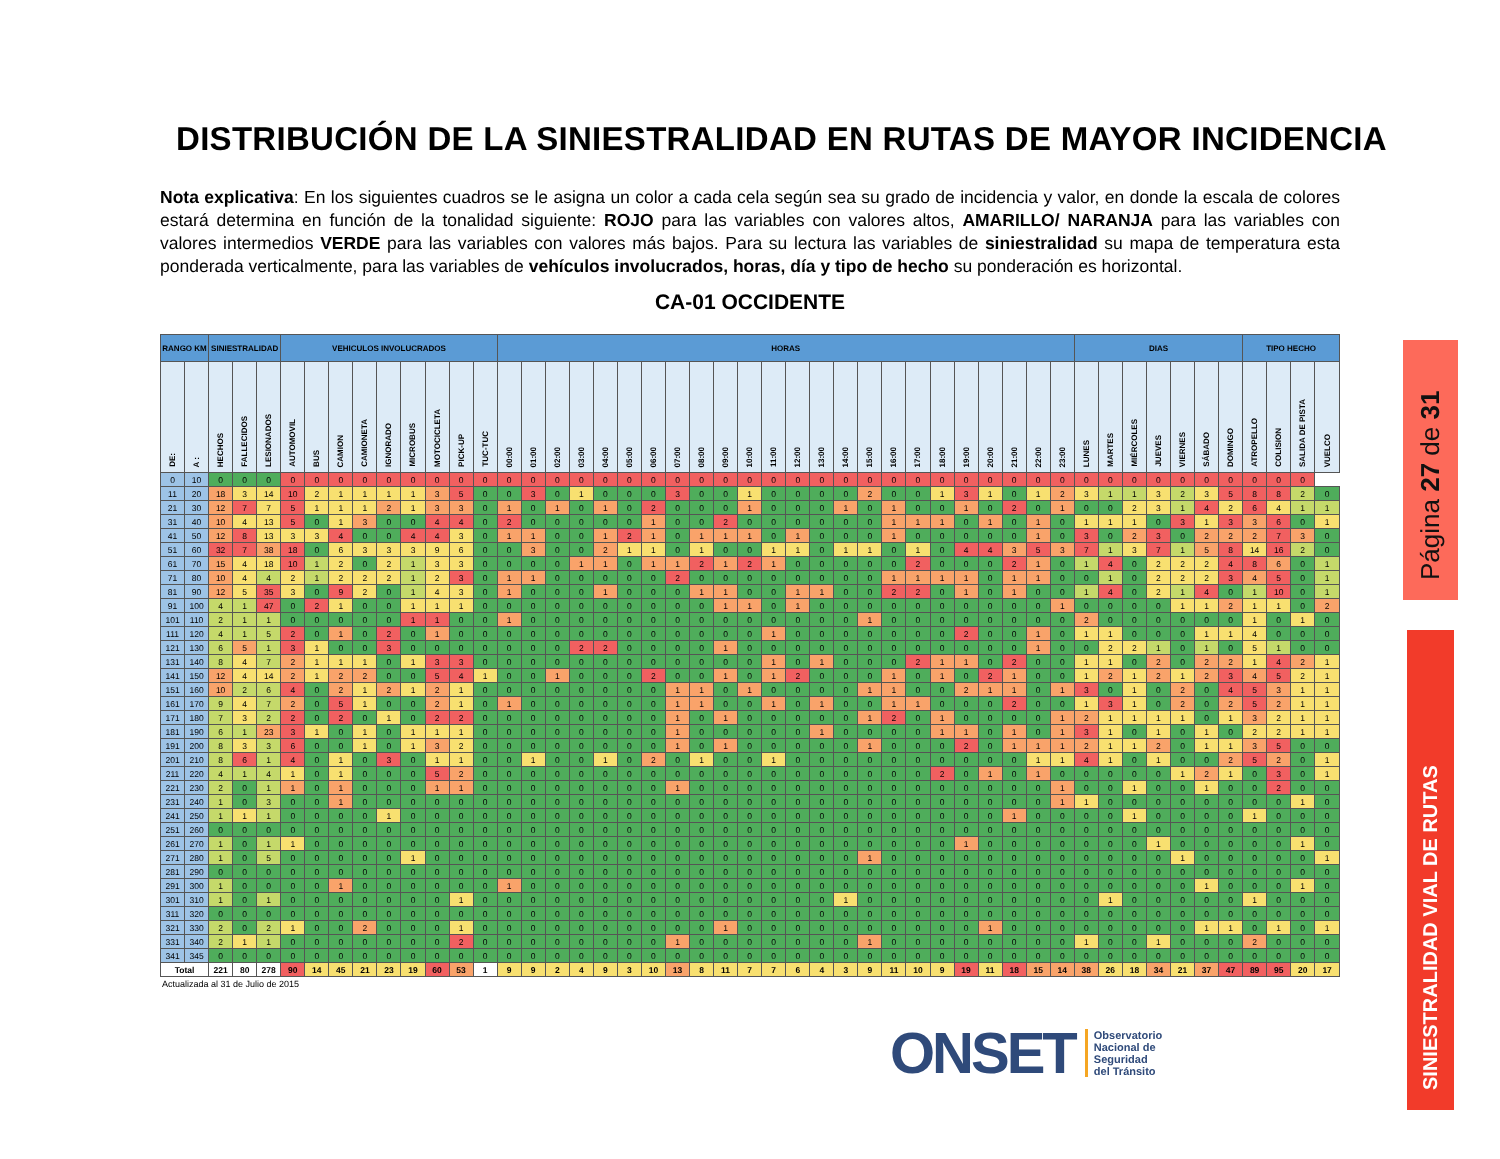DISTRIBUCIÓN DE LA SINIESTRALIDAD EN RUTAS DE MAYOR INCIDENCIA
Nota explicativa: En los siguientes cuadros se le asigna un color a cada cela según sea su grado de incidencia y valor, en donde la escala de colores estará determina en función de la tonalidad siguiente: ROJO para las variables con valores altos, AMARILLO/ NARANJA para las variables con valores intermedios VERDE para las variables con valores más bajos. Para su lectura las variables de siniestralidad su mapa de temperatura esta ponderada verticalmente, para las variables de vehículos involucrados, horas, día y tipo de hecho su ponderación es horizontal.
CA-01 OCCIDENTE
| RANGO KM | | SINIESTRALIDAD | | | VEHICULOS INVOLUCRADOS | | | | | | | | | HORAS | | | | | | | | | | | | | | | | | | | | | | | | DIAS | | | | | | | TIPO HECHO | | | |
| --- | --- | --- | --- | --- | --- | --- | --- | --- | --- | --- | --- | --- | --- | --- | --- | --- | --- | --- | --- | --- | --- | --- | --- | --- | --- | --- | --- | --- | --- | --- | --- | --- | --- | --- | --- | --- | --- | --- | --- | --- | --- | --- | --- | --- | --- | --- | --- | --- |
| DE: | A : | HECHOS | FALLECIDOS | LESIONADOS | AUTOMOVIL | BUS | CAMION | CAMIONETA | IGNORADO | MICROBUS | MOTOCICLETA | PICK-UP | TUC-TUC | 00:00 | 01:00 | 02:00 | 03:00 | 04:00 | 05:00 | 06:00 | 07:00 | 08:00 | 09:00 | 10:00 | 11:00 | 12:00 | 13:00 | 14:00 | 15:00 | 16:00 | 17:00 | 18:00 | 19:00 | 20:00 | 21:00 | 22:00 | 23:00 | LUNES | MARTES | MIÉRCOLES | JUEVES | VIERNES | SÁBADO | DOMINGO | ATROPELLO | COLISION | SALIDA DE PISTA | VUELCO |
| 0 | 10 | 0 | 0 | 0 | 0 | 0 | 0 | 0 | 0 | 0 | 0 | 0 | 0 | 0 | 0 | 0 | 0 | 0 | 0 | 0 | 0 | 0 | 0 | 0 | 0 | 0 | 0 | 0 | 0 | 0 | 0 | 0 | 0 | 0 | 0 | 0 | 0 | 0 | 0 | 0 | 0 | 0 | 0 | 0 | 0 | 0 | 0 | |
| 11 | 20 | 18 | 3 | 14 | 10 | 2 | 1 | 1 | 1 | 1 | 3 | 5 | 0 | 0 | 3 | 0 | 1 | 0 | 0 | 0 | 3 | 0 | 0 | 1 | 0 | 0 | 0 | 0 | 2 | 0 | 0 | 1 | 3 | 1 | 0 | 1 | 2 | 3 | 1 | 1 | 3 | 2 | 3 | 5 | 8 | 8 | 2 | 0 |
| 21 | 30 | 12 | 7 | 7 | 5 | 1 | 1 | 1 | 2 | 1 | 3 | 3 | 0 | 1 | 0 | 1 | 0 | 1 | 0 | 2 | 0 | 0 | 0 | 1 | 0 | 0 | 0 | 1 | 0 | 1 | 0 | 0 | 1 | 0 | 2 | 0 | 1 | 0 | 0 | 2 | 3 | 1 | 4 | 2 | 6 | 4 | 1 | 1 |
| 31 | 40 | 10 | 4 | 13 | 5 | 0 | 1 | 3 | 0 | 0 | 4 | 4 | 0 | 2 | 0 | 0 | 0 | 0 | 0 | 1 | 0 | 0 | 2 | 0 | 0 | 0 | 0 | 0 | 0 | 1 | 1 | 1 | 0 | 1 | 0 | 1 | 0 | 1 | 1 | 1 | 0 | 3 | 1 | 3 | 3 | 6 | 0 | 1 |
| 41 | 50 | 12 | 8 | 13 | 3 | 3 | 4 | 0 | 0 | 4 | 4 | 3 | 0 | 1 | 1 | 0 | 0 | 1 | 2 | 1 | 0 | 1 | 1 | 1 | 0 | 1 | 0 | 0 | 0 | 1 | 0 | 0 | 0 | 0 | 0 | 1 | 0 | 3 | 0 | 2 | 3 | 0 | 2 | 2 | 2 | 7 | 3 | 0 |
| 51 | 60 | 32 | 7 | 38 | 18 | 0 | 6 | 3 | 3 | 3 | 9 | 6 | 0 | 0 | 3 | 0 | 0 | 2 | 1 | 1 | 0 | 1 | 0 | 0 | 1 | 1 | 0 | 1 | 1 | 0 | 1 | 0 | 4 | 4 | 3 | 5 | 3 | 7 | 1 | 3 | 7 | 1 | 5 | 8 | 14 | 16 | 2 | 0 |
| 61 | 70 | 15 | 4 | 18 | 10 | 1 | 2 | 0 | 2 | 1 | 3 | 3 | 0 | 0 | 0 | 0 | 1 | 1 | 0 | 1 | 1 | 2 | 1 | 2 | 1 | 0 | 0 | 0 | 0 | 0 | 2 | 0 | 0 | 0 | 2 | 1 | 0 | 1 | 4 | 0 | 2 | 2 | 2 | 4 | 8 | 6 | 0 | 1 |
| 71 | 80 | 10 | 4 | 4 | 2 | 1 | 2 | 2 | 2 | 1 | 2 | 3 | 0 | 1 | 1 | 0 | 0 | 0 | 0 | 0 | 2 | 0 | 0 | 0 | 0 | 0 | 0 | 0 | 0 | 1 | 1 | 1 | 1 | 0 | 1 | 1 | 0 | 0 | 1 | 0 | 2 | 2 | 2 | 3 | 4 | 5 | 0 | 1 |
| 81 | 90 | 12 | 5 | 35 | 3 | 0 | 9 | 2 | 0 | 1 | 4 | 3 | 0 | 1 | 0 | 0 | 0 | 1 | 0 | 0 | 0 | 1 | 1 | 0 | 0 | 1 | 1 | 0 | 0 | 2 | 2 | 0 | 1 | 0 | 1 | 0 | 0 | 1 | 4 | 0 | 2 | 1 | 4 | 0 | 1 | 10 | 0 | 1 |
| 91 | 100 | 4 | 1 | 47 | 0 | 2 | 1 | 0 | 0 | 1 | 1 | 1 | 0 | 0 | 0 | 0 | 0 | 0 | 0 | 0 | 0 | 0 | 1 | 1 | 0 | 1 | 0 | 0 | 0 | 0 | 0 | 0 | 0 | 0 | 0 | 0 | 1 | 0 | 0 | 0 | 0 | 1 | 1 | 2 | 1 | 1 | 0 | 2 |
| 101 | 110 | 2 | 1 | 1 | 0 | 0 | 0 | 0 | 0 | 1 | 1 | 0 | 0 | 1 | 0 | 0 | 0 | 0 | 0 | 0 | 0 | 0 | 0 | 0 | 0 | 0 | 0 | 0 | 1 | 0 | 0 | 0 | 0 | 0 | 0 | 0 | 0 | 2 | 0 | 0 | 0 | 0 | 0 | 0 | 1 | 0 | 1 | 0 |
| 111 | 120 | 4 | 1 | 5 | 2 | 0 | 1 | 0 | 2 | 0 | 1 | 0 | 0 | 0 | 0 | 0 | 0 | 0 | 0 | 0 | 0 | 0 | 0 | 0 | 1 | 0 | 0 | 0 | 0 | 0 | 0 | 0 | 2 | 0 | 0 | 1 | 0 | 1 | 1 | 0 | 0 | 0 | 1 | 1 | 4 | 0 | 0 | 0 |
| 121 | 130 | 6 | 5 | 1 | 3 | 1 | 0 | 0 | 3 | 0 | 0 | 0 | 0 | 0 | 0 | 0 | 2 | 2 | 0 | 0 | 0 | 0 | 1 | 0 | 0 | 0 | 0 | 0 | 0 | 0 | 0 | 0 | 0 | 0 | 0 | 1 | 0 | 0 | 2 | 2 | 1 | 0 | 1 | 0 | 5 | 1 | 0 | 0 |
| 131 | 140 | 8 | 4 | 7 | 2 | 1 | 1 | 1 | 0 | 1 | 3 | 3 | 0 | 0 | 0 | 0 | 0 | 0 | 0 | 0 | 0 | 0 | 0 | 0 | 1 | 0 | 1 | 0 | 0 | 0 | 2 | 1 | 1 | 0 | 2 | 0 | 0 | 1 | 1 | 0 | 2 | 0 | 2 | 2 | 1 | 4 | 2 | 1 |
| 141 | 150 | 12 | 4 | 14 | 2 | 1 | 2 | 2 | 0 | 0 | 5 | 4 | 1 | 0 | 0 | 1 | 0 | 0 | 0 | 2 | 0 | 0 | 1 | 0 | 1 | 2 | 0 | 0 | 0 | 1 | 0 | 1 | 0 | 2 | 1 | 0 | 0 | 1 | 2 | 1 | 2 | 1 | 2 | 3 | 4 | 5 | 2 | 1 |
| 151 | 160 | 10 | 2 | 6 | 4 | 0 | 2 | 1 | 2 | 1 | 2 | 1 | 0 | 0 | 0 | 0 | 0 | 0 | 0 | 0 | 1 | 1 | 0 | 1 | 0 | 0 | 0 | 0 | 1 | 1 | 0 | 0 | 2 | 1 | 1 | 0 | 1 | 3 | 0 | 1 | 0 | 2 | 0 | 4 | 5 | 3 | 1 | 1 |
| 161 | 170 | 9 | 4 | 7 | 2 | 0 | 5 | 1 | 0 | 0 | 2 | 1 | 0 | 1 | 0 | 0 | 0 | 0 | 0 | 0 | 1 | 1 | 0 | 0 | 1 | 0 | 1 | 0 | 0 | 1 | 1 | 0 | 0 | 0 | 2 | 0 | 0 | 1 | 3 | 1 | 0 | 2 | 0 | 2 | 5 | 2 | 1 | 1 |
| 171 | 180 | 7 | 3 | 2 | 2 | 0 | 2 | 0 | 1 | 0 | 2 | 2 | 0 | 0 | 0 | 0 | 0 | 0 | 0 | 0 | 1 | 0 | 1 | 0 | 0 | 0 | 0 | 0 | 1 | 2 | 0 | 1 | 0 | 0 | 0 | 0 | 1 | 2 | 1 | 1 | 1 | 1 | 0 | 1 | 3 | 2 | 1 | 1 |
| 181 | 190 | 6 | 1 | 23 | 3 | 1 | 0 | 1 | 0 | 1 | 1 | 1 | 0 | 0 | 0 | 0 | 0 | 0 | 0 | 0 | 1 | 0 | 0 | 0 | 0 | 0 | 1 | 0 | 0 | 0 | 0 | 1 | 1 | 0 | 1 | 0 | 1 | 3 | 1 | 0 | 1 | 0 | 1 | 0 | 2 | 2 | 1 | 1 |
| 191 | 200 | 8 | 3 | 3 | 6 | 0 | 0 | 1 | 0 | 1 | 3 | 2 | 0 | 0 | 0 | 0 | 0 | 0 | 0 | 0 | 1 | 0 | 1 | 0 | 0 | 0 | 0 | 0 | 1 | 0 | 0 | 0 | 2 | 0 | 1 | 1 | 1 | 2 | 1 | 1 | 2 | 0 | 1 | 1 | 3 | 5 | 0 | 0 |
| 201 | 210 | 8 | 6 | 1 | 4 | 0 | 1 | 0 | 3 | 0 | 1 | 1 | 0 | 0 | 1 | 0 | 0 | 1 | 0 | 2 | 0 | 1 | 0 | 0 | 1 | 0 | 0 | 0 | 0 | 0 | 0 | 0 | 0 | 0 | 0 | 1 | 1 | 4 | 1 | 0 | 1 | 0 | 0 | 2 | 5 | 2 | 0 | 1 |
| 211 | 220 | 4 | 1 | 4 | 1 | 0 | 1 | 0 | 0 | 0 | 5 | 2 | 0 | 0 | 0 | 0 | 0 | 0 | 0 | 0 | 0 | 0 | 0 | 0 | 0 | 0 | 0 | 0 | 0 | 0 | 0 | 2 | 0 | 1 | 0 | 1 | 0 | 0 | 0 | 0 | 0 | 1 | 2 | 1 | 0 | 3 | 0 | 1 |
| 221 | 230 | 2 | 0 | 1 | 1 | 0 | 1 | 0 | 0 | 0 | 1 | 1 | 0 | 0 | 0 | 0 | 0 | 0 | 0 | 0 | 1 | 0 | 0 | 0 | 0 | 0 | 0 | 0 | 0 | 0 | 0 | 0 | 0 | 0 | 0 | 0 | 1 | 0 | 0 | 1 | 0 | 0 | 1 | 0 | 0 | 2 | 0 | 0 |
| 231 | 240 | 1 | 0 | 3 | 0 | 0 | 1 | 0 | 0 | 0 | 0 | 0 | 0 | 0 | 0 | 0 | 0 | 0 | 0 | 0 | 0 | 0 | 0 | 0 | 0 | 0 | 0 | 0 | 0 | 0 | 0 | 0 | 0 | 0 | 0 | 0 | 1 | 1 | 0 | 0 | 0 | 0 | 0 | 0 | 0 | 0 | 1 | 0 |
| 241 | 250 | 1 | 1 | 1 | 0 | 0 | 0 | 0 | 1 | 0 | 0 | 0 | 0 | 0 | 0 | 0 | 0 | 0 | 0 | 0 | 0 | 0 | 0 | 0 | 0 | 0 | 0 | 0 | 0 | 0 | 0 | 0 | 0 | 0 | 1 | 0 | 0 | 0 | 0 | 1 | 0 | 0 | 0 | 0 | 1 | 0 | 0 | 0 |
| 251 | 260 | 0 | 0 | 0 | 0 | 0 | 0 | 0 | 0 | 0 | 0 | 0 | 0 | 0 | 0 | 0 | 0 | 0 | 0 | 0 | 0 | 0 | 0 | 0 | 0 | 0 | 0 | 0 | 0 | 0 | 0 | 0 | 0 | 0 | 0 | 0 | 0 | 0 | 0 | 0 | 0 | 0 | 0 | 0 | 0 | 0 | 0 | 0 |
| 261 | 270 | 1 | 0 | 1 | 1 | 0 | 0 | 0 | 0 | 0 | 0 | 0 | 0 | 0 | 0 | 0 | 0 | 0 | 0 | 0 | 0 | 0 | 0 | 0 | 0 | 0 | 0 | 0 | 0 | 0 | 0 | 0 | 1 | 0 | 0 | 0 | 0 | 0 | 0 | 0 | 1 | 0 | 0 | 0 | 0 | 0 | 1 | 0 |
| 271 | 280 | 1 | 0 | 5 | 0 | 0 | 0 | 0 | 0 | 1 | 0 | 0 | 0 | 0 | 0 | 0 | 0 | 0 | 0 | 0 | 0 | 0 | 0 | 0 | 0 | 0 | 0 | 0 | 1 | 0 | 0 | 0 | 0 | 0 | 0 | 0 | 0 | 0 | 0 | 0 | 0 | 1 | 0 | 0 | 0 | 0 | 0 | 1 |
| 281 | 290 | 0 | 0 | 0 | 0 | 0 | 0 | 0 | 0 | 0 | 0 | 0 | 0 | 0 | 0 | 0 | 0 | 0 | 0 | 0 | 0 | 0 | 0 | 0 | 0 | 0 | 0 | 0 | 0 | 0 | 0 | 0 | 0 | 0 | 0 | 0 | 0 | 0 | 0 | 0 | 0 | 0 | 0 | 0 | 0 | 0 | 0 | 0 |
| 291 | 300 | 1 | 0 | 0 | 0 | 0 | 1 | 0 | 0 | 0 | 0 | 0 | 0 | 1 | 0 | 0 | 0 | 0 | 0 | 0 | 0 | 0 | 0 | 0 | 0 | 0 | 0 | 0 | 0 | 0 | 0 | 0 | 0 | 0 | 0 | 0 | 0 | 0 | 0 | 0 | 0 | 0 | 1 | 0 | 0 | 0 | 1 | 0 |
| 301 | 310 | 1 | 0 | 1 | 0 | 0 | 0 | 0 | 0 | 0 | 0 | 1 | 0 | 0 | 0 | 0 | 0 | 0 | 0 | 0 | 0 | 0 | 0 | 0 | 0 | 0 | 0 | 1 | 0 | 0 | 0 | 0 | 0 | 0 | 0 | 0 | 0 | 0 | 1 | 0 | 0 | 0 | 0 | 0 | 1 | 0 | 0 | 0 |
| 311 | 320 | 0 | 0 | 0 | 0 | 0 | 0 | 0 | 0 | 0 | 0 | 0 | 0 | 0 | 0 | 0 | 0 | 0 | 0 | 0 | 0 | 0 | 0 | 0 | 0 | 0 | 0 | 0 | 0 | 0 | 0 | 0 | 0 | 0 | 0 | 0 | 0 | 0 | 0 | 0 | 0 | 0 | 0 | 0 | 0 | 0 | 0 | 0 |
| 321 | 330 | 2 | 0 | 2 | 1 | 0 | 0 | 2 | 0 | 0 | 0 | 1 | 0 | 0 | 0 | 0 | 0 | 0 | 0 | 0 | 0 | 0 | 1 | 0 | 0 | 0 | 0 | 0 | 0 | 0 | 0 | 0 | 0 | 1 | 0 | 0 | 0 | 0 | 0 | 0 | 0 | 0 | 1 | 1 | 0 | 1 | 0 | 1 |
| 331 | 340 | 2 | 1 | 1 | 0 | 0 | 0 | 0 | 0 | 0 | 0 | 2 | 0 | 0 | 0 | 0 | 0 | 0 | 0 | 0 | 1 | 0 | 0 | 0 | 0 | 0 | 0 | 0 | 1 | 0 | 0 | 0 | 0 | 0 | 0 | 0 | 0 | 1 | 0 | 0 | 1 | 0 | 0 | 0 | 2 | 0 | 0 | 0 |
| 341 | 345 | 0 | 0 | 0 | 0 | 0 | 0 | 0 | 0 | 0 | 0 | 0 | 0 | 0 | 0 | 0 | 0 | 0 | 0 | 0 | 0 | 0 | 0 | 0 | 0 | 0 | 0 | 0 | 0 | 0 | 0 | 0 | 0 | 0 | 0 | 0 | 0 | 0 | 0 | 0 | 0 | 0 | 0 | 0 | 0 | 0 | 0 | 0 |
| Total | | 221 | 80 | 278 | 90 | 14 | 45 | 21 | 23 | 19 | 60 | 53 | 1 | 9 | 9 | 2 | 4 | 9 | 3 | 10 | 13 | 8 | 11 | 7 | 7 | 6 | 4 | 3 | 9 | 11 | 10 | 9 | 19 | 11 | 18 | 15 | 14 | 38 | 26 | 18 | 34 | 21 | 37 | 47 | 89 | 95 | 20 | 17 |
Actualizada al 31 de Julio de 2015
ONSET Observatorio
Nacional de
Seguridad
del Tránsito
Página 27 de 31
SINIESTRALIDAD VIAL DE RUTAS